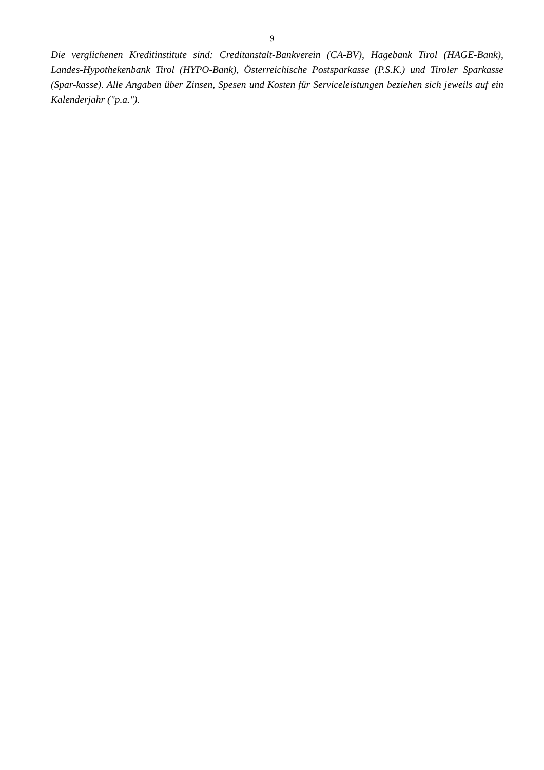9
Die verglichenen Kreditinstitute sind: Creditanstalt-Bankverein (CA-BV), Hagebank Tirol (HAGE-Bank), Landes-Hypothekenbank Tirol (HYPO-Bank), Österreichische Postsparkasse (P.S.K.) und Tiroler Sparkasse (Spar-kasse). Alle Angaben über Zinsen, Spesen und Kosten für Serviceleistungen beziehen sich jeweils auf ein Kalenderjahr ("p.a.").